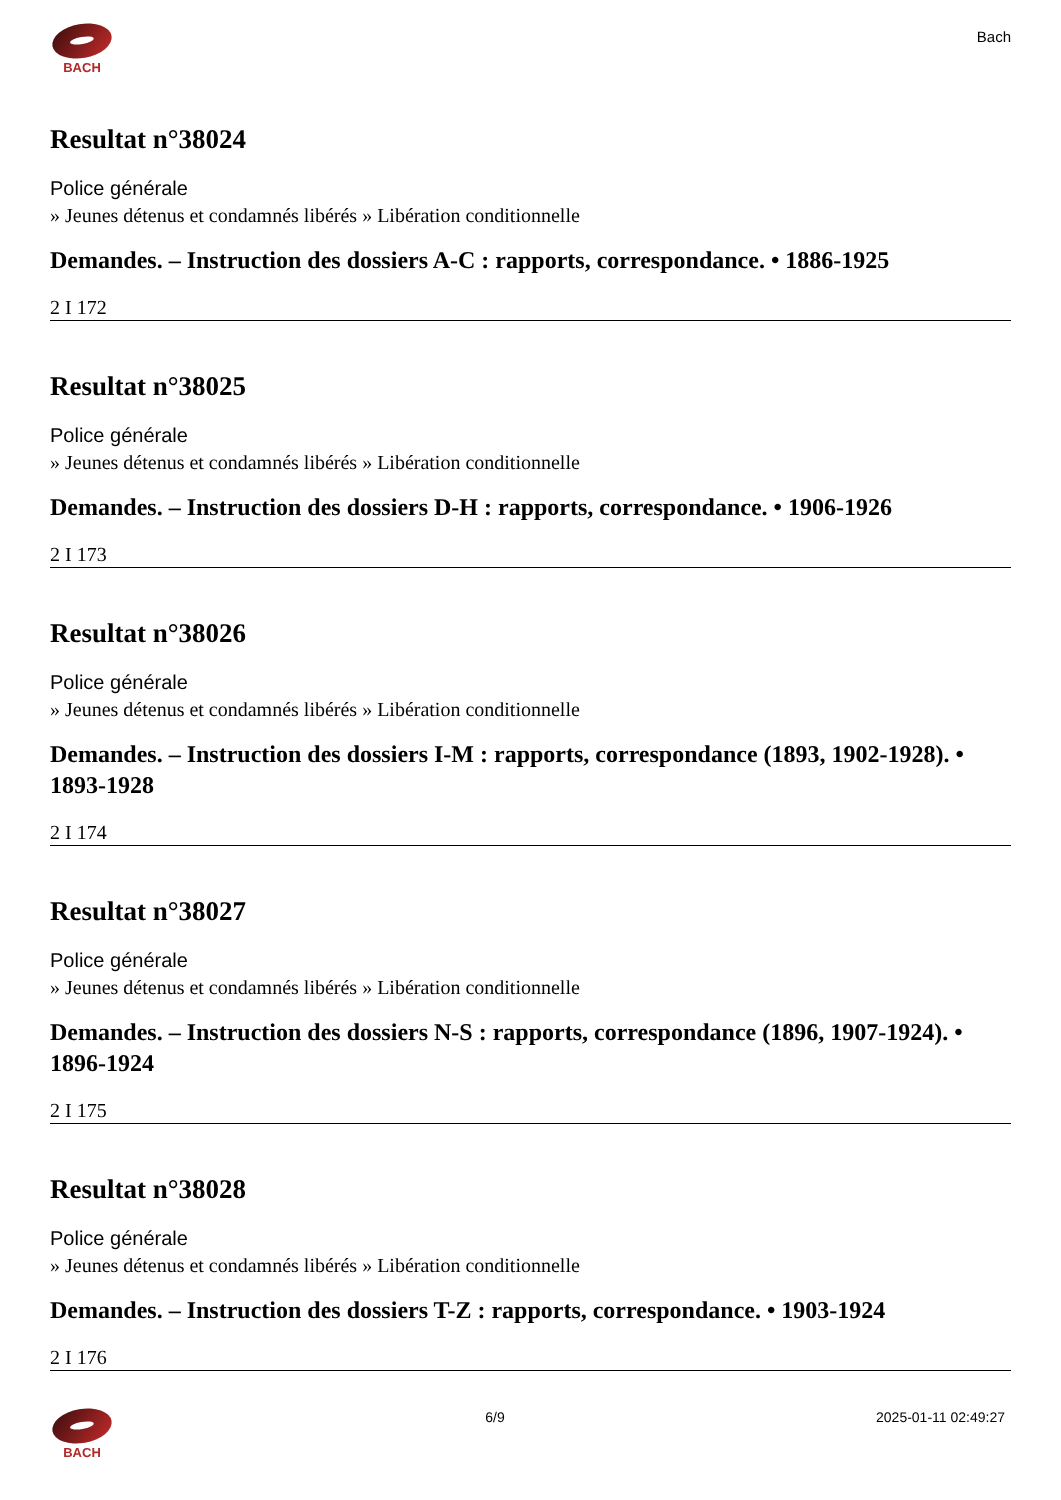BACH
Bach
Resultat n°38024
Police générale
» Jeunes détenus et condamnés libérés » Libération conditionnelle
Demandes. – Instruction des dossiers A-C : rapports, correspondance. • 1886-1925
2 I 172
Resultat n°38025
Police générale
» Jeunes détenus et condamnés libérés » Libération conditionnelle
Demandes. – Instruction des dossiers D-H : rapports, correspondance. • 1906-1926
2 I 173
Resultat n°38026
Police générale
» Jeunes détenus et condamnés libérés » Libération conditionnelle
Demandes. – Instruction des dossiers I-M : rapports, correspondance (1893, 1902-1928). • 1893-1928
2 I 174
Resultat n°38027
Police générale
» Jeunes détenus et condamnés libérés » Libération conditionnelle
Demandes. – Instruction des dossiers N-S : rapports, correspondance (1896, 1907-1924). • 1896-1924
2 I 175
Resultat n°38028
Police générale
» Jeunes détenus et condamnés libérés » Libération conditionnelle
Demandes. – Instruction des dossiers T-Z : rapports, correspondance. • 1903-1924
2 I 176
BACH 6/9 2025-01-11 02:49:27